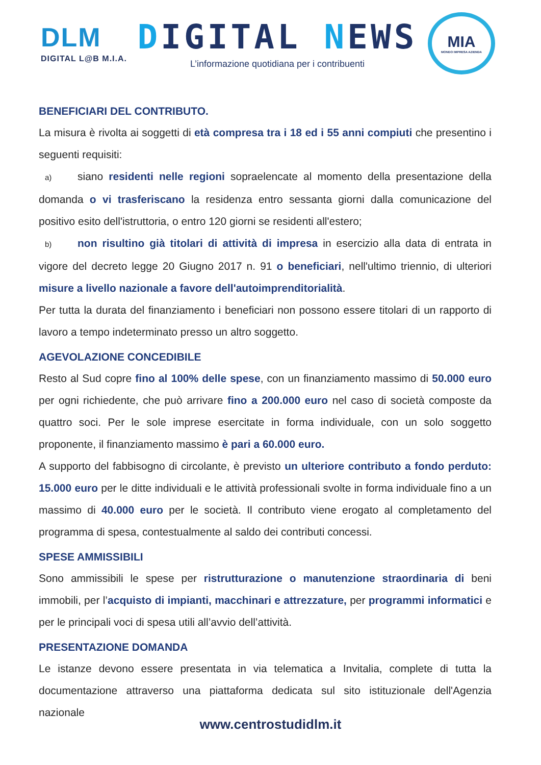DLM
DIGITAL L@B M.I.A.
DIGITAL NEWS
L’informazione quotidiana per i contribuenti
MIA
MONDO IMPRESA AZIENDA
BENEFICIARI DEL CONTRIBUTO.
La misura è rivolta ai soggetti di età compresa tra i 18 ed i 55 anni compiuti che presentino i seguenti requisiti:
a) siano residenti nelle regioni sopraelencate al momento della presentazione della domanda o vi trasferiscano la residenza entro sessanta giorni dalla comunicazione del positivo esito dell'istruttoria, o entro 120 giorni se residenti all'estero;
b) non risultino già titolari di attività di impresa in esercizio alla data di entrata in vigore del decreto legge 20 Giugno 2017 n. 91 o beneficiari, nell'ultimo triennio, di ulteriori misure a livello nazionale a favore dell'autoimprenditorialità.
Per tutta la durata del finanziamento i beneficiari non possono essere titolari di un rapporto di lavoro a tempo indeterminato presso un altro soggetto.
AGEVOLAZIONE CONCEDIBILE
Resto al Sud copre fino al 100% delle spese, con un finanziamento massimo di 50.000 euro per ogni richiedente, che può arrivare fino a 200.000 euro nel caso di società composte da quattro soci. Per le sole imprese esercitate in forma individuale, con un solo soggetto proponente, il finanziamento massimo è pari a 60.000 euro.
A supporto del fabbisogno di circolante, è previsto un ulteriore contributo a fondo perduto: 15.000 euro per le ditte individuali e le attività professionali svolte in forma individuale fino a un massimo di 40.000 euro per le società. Il contributo viene erogato al completamento del programma di spesa, contestualmente al saldo dei contributi concessi.
SPESE AMMISSIBILI
Sono ammissibili le spese per ristrutturazione o manutenzione straordinaria di beni immobili, per l’acquisto di impianti, macchinari e attrezzature, per programmi informatici e per le principali voci di spesa utili all’avvio dell’attività.
PRESENTAZIONE DOMANDA
Le istanze devono essere presentata in via telematica a Invitalia, complete di tutta la documentazione attraverso una piattaforma dedicata sul sito istituzionale dell'Agenzia nazionale
www.centrostudidlm.it